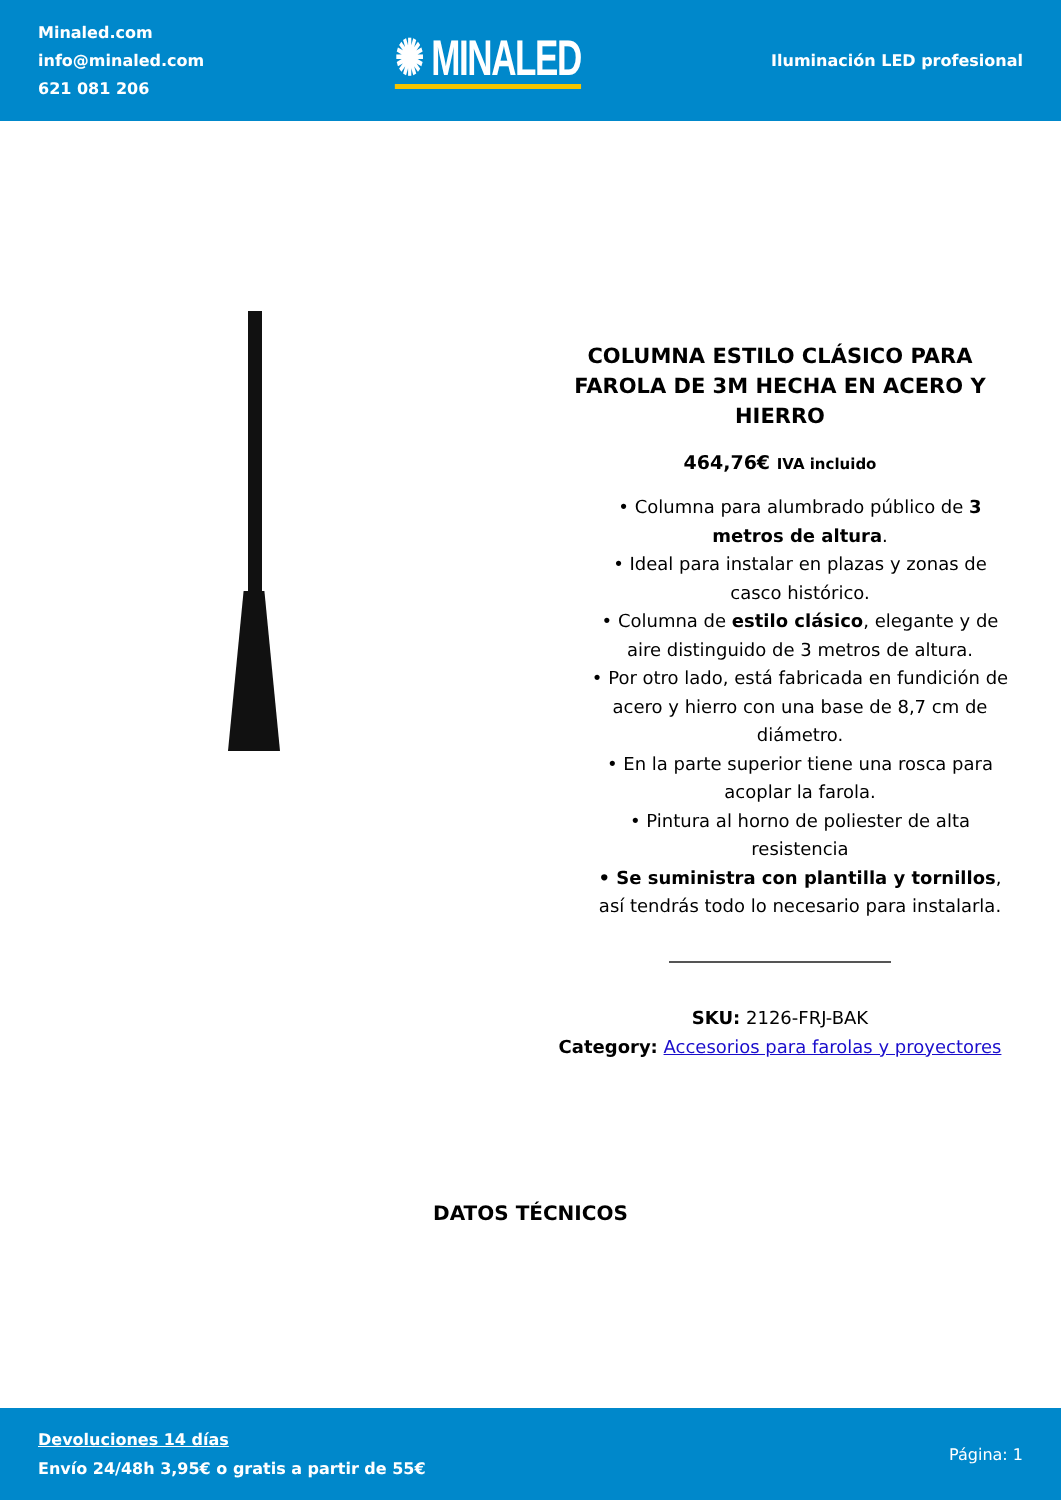Minaled.com
info@minaled.com
621 081 206
✺ MINALED
Iluminación LED profesional
COLUMNA ESTILO CLÁSICO PARA FAROLA DE 3M HECHA EN ACERO Y HIERRO
464,76€ IVA incluido
• Columna para alumbrado público de 3 metros de altura.
• Ideal para instalar en plazas y zonas de casco histórico.
• Columna de estilo clásico, elegante y de aire distinguido de 3 metros de altura.
• Por otro lado, está fabricada en fundición de acero y hierro con una base de 8,7 cm de diámetro.
• En la parte superior tiene una rosca para acoplar la farola.
• Pintura al horno de poliester de alta resistencia
• Se suministra con plantilla y tornillos, así tendrás todo lo necesario para instalarla.
SKU: 2126-FRJ-BAK
Category: Accesorios para farolas y proyectores
DATOS TÉCNICOS
Devoluciones 14 días
Envío 24/48h 3,95€ o gratis a partir de 55€
Página: 1